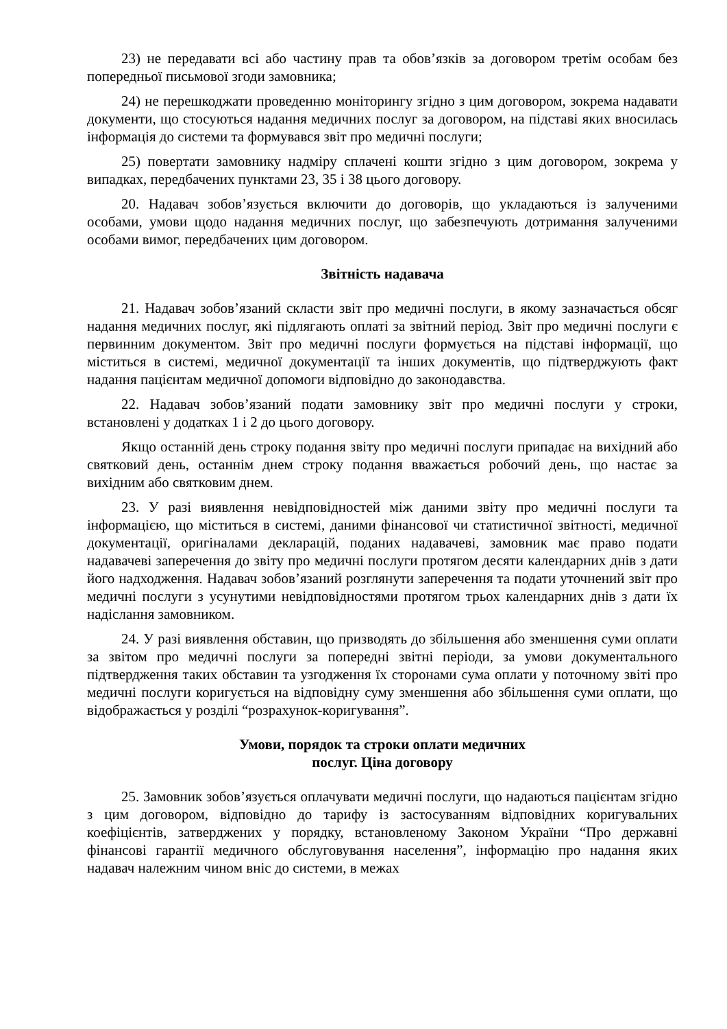23) не передавати всі або частину прав та обов’язків за договором третім особам без попередньої письмової згоди замовника;
24) не перешкоджати проведенню моніторингу згідно з цим договором, зокрема надавати документи, що стосуються надання медичних послуг за договором, на підставі яких вносилась інформація до системи та формувався звіт про медичні послуги;
25) повертати замовнику надміру сплачені кошти згідно з цим договором, зокрема у випадках, передбачених пунктами 23, 35 і 38 цього договору.
20. Надавач зобов’язується включити до договорів, що укладаються із залученими особами, умови щодо надання медичних послуг, що забезпечують дотримання залученими особами вимог, передбачених цим договором.
Звітність надавача
21. Надавач зобов’язаний скласти звіт про медичні послуги, в якому зазначається обсяг надання медичних послуг, які підлягають оплаті за звітний період. Звіт про медичні послуги є первинним документом. Звіт про медичні послуги формується на підставі інформації, що міститься в системі, медичної документації та інших документів, що підтверджують факт надання пацієнтам медичної допомоги відповідно до законодавства.
22. Надавач зобов’язаний подати замовнику звіт про медичні послуги у строки, встановлені у додатках 1 і 2 до цього договору.
Якщо останній день строку подання звіту про медичні послуги припадає на вихідний або святковий день, останнім днем строку подання вважається робочий день, що настає за вихідним або святковим днем.
23. У разі виявлення невідповідностей між даними звіту про медичні послуги та інформацією, що міститься в системі, даними фінансової чи статистичної звітності, медичної документації, оригіналами декларацій, поданих надавачеві, замовник має право подати надавачеві заперечення до звіту про медичні послуги протягом десяти календарних днів з дати його надходження. Надавач зобов’язаний розглянути заперечення та подати уточнений звіт про медичні послуги з усунутими невідповідностями протягом трьох календарних днів з дати їх надіслання замовником.
24. У разі виявлення обставин, що призводять до збільшення або зменшення суми оплати за звітом про медичні послуги за попередні звітні періоди, за умови документального підтвердження таких обставин та узгодження їх сторонами сума оплати у поточному звіті про медичні послуги коригується на відповідну суму зменшення або збільшення суми оплати, що відображається у розділі “розрахунок-коригування”.
Умови, порядок та строки оплати медичних
послуг. Ціна договору
25. Замовник зобов’язується оплачувати медичні послуги, що надаються пацієнтам згідно з цим договором, відповідно до тарифу із застосуванням відповідних коригувальних коефіцієнтів, затверджених у порядку, встановленому Законом України “Про державні фінансові гарантії медичного обслуговування населення”, інформацію про надання яких надавач належним чином вніс до системи, в межах